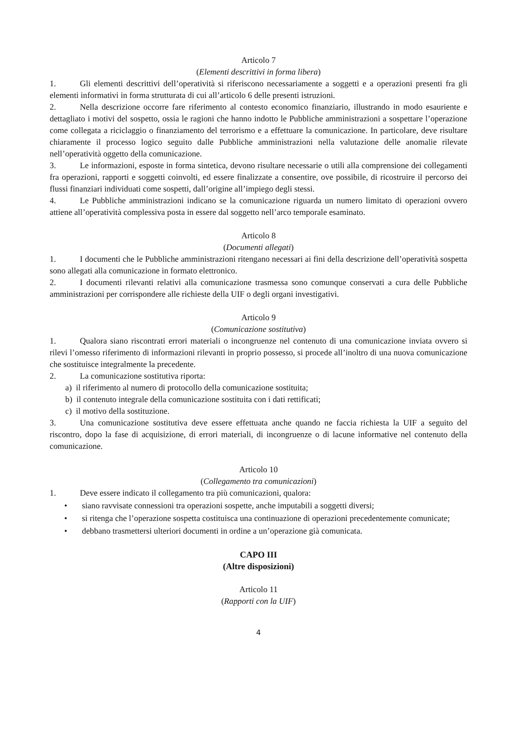Articolo 7
(Elementi descrittivi in forma libera)
1. Gli elementi descrittivi dell’operatività si riferiscono necessariamente a soggetti e a operazioni presenti fra gli elementi informativi in forma strutturata di cui all’articolo 6 delle presenti istruzioni.
2. Nella descrizione occorre fare riferimento al contesto economico finanziario, illustrando in modo esauriente e dettagliato i motivi del sospetto, ossia le ragioni che hanno indotto le Pubbliche amministrazioni a sospettare l’operazione come collegata a riciclaggio o finanziamento del terrorismo e a effettuare la comunicazione. In particolare, deve risultare chiaramente il processo logico seguito dalle Pubbliche amministrazioni nella valutazione delle anomalie rilevate nell’operatività oggetto della comunicazione.
3. Le informazioni, esposte in forma sintetica, devono risultare necessarie o utili alla comprensione dei collegamenti fra operazioni, rapporti e soggetti coinvolti, ed essere finalizzate a consentire, ove possibile, di ricostruire il percorso dei flussi finanziari individuati come sospetti, dall’origine all’impiego degli stessi.
4. Le Pubbliche amministrazioni indicano se la comunicazione riguarda un numero limitato di operazioni ovvero attiene all’operatività complessiva posta in essere dal soggetto nell’arco temporale esaminato.
Articolo 8
(Documenti allegati)
1. I documenti che le Pubbliche amministrazioni ritengano necessari ai fini della descrizione dell’operatività sospetta sono allegati alla comunicazione in formato elettronico.
2. I documenti rilevanti relativi alla comunicazione trasmessa sono comunque conservati a cura delle Pubbliche amministrazioni per corrispondere alle richieste della UIF o degli organi investigativi.
Articolo 9
(Comunicazione sostitutiva)
1. Qualora siano riscontrati errori materiali o incongruenze nel contenuto di una comunicazione inviata ovvero si rilevi l’omesso riferimento di informazioni rilevanti in proprio possesso, si procede all’inoltro di una nuova comunicazione che sostituisce integralmente la precedente.
2. La comunicazione sostitutiva riporta:
a) il riferimento al numero di protocollo della comunicazione sostituita;
b) il contenuto integrale della comunicazione sostituita con i dati rettificati;
c) il motivo della sostituzione.
3. Una comunicazione sostitutiva deve essere effettuata anche quando ne faccia richiesta la UIF a seguito del riscontro, dopo la fase di acquisizione, di errori materiali, di incongruenze o di lacune informative nel contenuto della comunicazione.
Articolo 10
(Collegamento tra comunicazioni)
1. Deve essere indicato il collegamento tra più comunicazioni, qualora:
• siano ravvisate connessioni tra operazioni sospette, anche imputabili a soggetti diversi;
• si ritenga che l’operazione sospetta costituisca una continuazione di operazioni precedentemente comunicate;
• debbano trasmettersi ulteriori documenti in ordine a un’operazione già comunicata.
CAPO III
(Altre disposizioni)
Articolo 11
(Rapporti con la UIF)
4